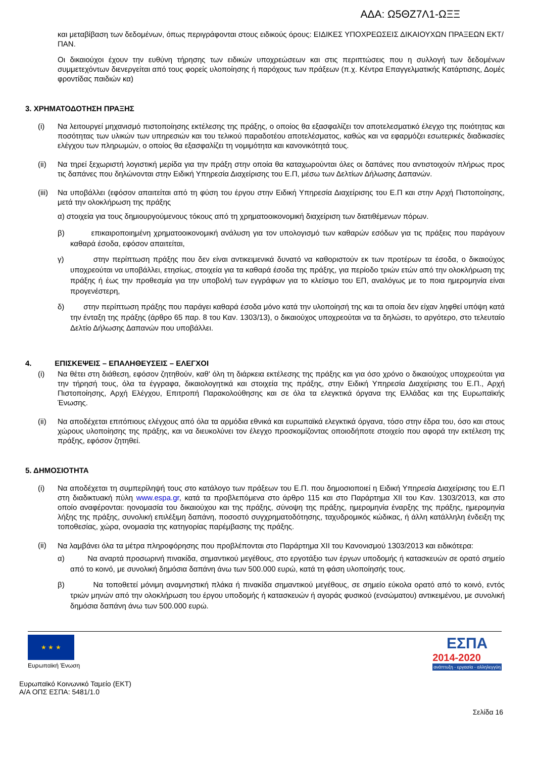ΑΔΑ: Ω5ΘΖ7Λ1-ΩΞΞ
και μεταβίβαση των δεδομένων, όπως περιγράφονται στους ειδικούς όρους: ΕΙΔΙΚΕΣ ΥΠΟΧΡΕΩΣΕΙΣ ΔΙΚΑΙΟΥΧΩΝ ΠΡΑΞΕΩΝ ΕΚΤ/ΠΑΝ.
Οι δικαιούχοι έχουν την ευθύνη τήρησης των ειδικών υποχρεώσεων και στις περιπτώσεις που η συλλογή των δεδομένων συμμετεχόντων διενεργείται από τους φορείς υλοποίησης ή παρόχους των πράξεων (π.χ. Κέντρα Επαγγελματικής Κατάρτισης, Δομές φροντίδας παιδιών κα)
3. ΧΡΗΜΑΤΟΔΟΤΗΣΗ ΠΡΑΞΗΣ
(i) Να λειτουργεί μηχανισμό πιστοποίησης εκτέλεσης της πράξης, ο οποίος θα εξασφαλίζει τον αποτελεσματικό έλεγχο της ποιότητας και ποσότητας των υλικών των υπηρεσιών και του τελικού παραδοτέου αποτελέσματος, καθώς και να εφαρμόζει εσωτερικές διαδικασίες ελέγχου των πληρωμών, ο οποίος θα εξασφαλίζει τη νομιμότητα και κανονικότητά τους.
(ii) Να τηρεί ξεχωριστή λογιστική μερίδα για την πράξη στην οποία θα καταχωρούνται όλες οι δαπάνες που αντιστοιχούν πλήρως προς τις δαπάνες που δηλώνονται στην Ειδική Υπηρεσία Διαχείρισης του Ε.Π, μέσω των Δελτίων Δήλωσης Δαπανών.
(iii) Να υποβάλλει (εφόσον απαιτείται από τη φύση του έργου στην Ειδική Υπηρεσία Διαχείρισης του Ε.Π και στην Αρχή Πιστοποίησης, μετά την ολοκλήρωση της πράξης
α) στοιχεία για τους δημιουργούμενους τόκους από τη χρηματοοικονομική διαχείριση των διατιθέμενων πόρων.
β) επικαιροποιημένη χρηματοοικονομική ανάλυση για τον υπολογισμό των καθαρών εσόδων για τις πράξεις που παράγουν καθαρά έσοδα, εφόσον απαιτείται,
γ) στην περίπτωση πράξης που δεν είναι αντικειμενικά δυνατό να καθοριστούν εκ των προτέρων τα έσοδα, ο δικαιούχος υποχρεούται να υποβάλλει, ετησίως, στοιχεία για τα καθαρά έσοδα της πράξης, για περίοδο τριών ετών από την ολοκλήρωση της πράξης ή έως την προθεσμία για την υποβολή των εγγράφων για το κλείσιμο του ΕΠ, αναλόγως με το ποια ημερομηνία είναι προγενέστερη,
δ) στην περίπτωση πράξης που παράγει καθαρά έσοδα μόνο κατά την υλοποίησή της και τα οποία δεν είχαν ληφθεί υπόψη κατά την ένταξη της πράξης (άρθρο 65 παρ. 8 του Καν. 1303/13), ο δικαιούχος υποχρεούται να τα δηλώσει, το αργότερο, στο τελευταίο Δελτίο Δήλωσης Δαπανών που υποβάλλει.
4. ΕΠΙΣΚΕΨΕΙΣ – ΕΠΑΛΗΘΕΥΣΕΙΣ – ΕΛΕΓΧΟΙ
(i) Να θέτει στη διάθεση, εφόσον ζητηθούν, καθ' όλη τη διάρκεια εκτέλεσης της πράξης και για όσο χρόνο ο δικαιούχος υποχρεούται για την τήρησή τους, όλα τα έγγραφα, δικαιολογητικά και στοιχεία της πράξης, στην Ειδική Υπηρεσία Διαχείρισης του Ε.Π., Αρχή Πιστοποίησης, Αρχή Ελέγχου, Επιτροπή Παρακολούθησης και σε όλα τα ελεγκτικά όργανα της Ελλάδας και της Ευρωπαϊκής Ένωσης.
(ii) Να αποδέχεται επιτόπιους ελέγχους από όλα τα αρμόδια εθνικά και ευρωπαϊκά ελεγκτικά όργανα, τόσο στην έδρα του, όσο και στους χώρους υλοποίησης της πράξης, και να διευκολύνει τον έλεγχο προσκομίζοντας οποιοδήποτε στοιχείο που αφορά την εκτέλεση της πράξης, εφόσον ζητηθεί.
5. ΔΗΜΟΣΙΟΤΗΤΑ
(i) Να αποδέχεται τη συμπερίληψή τους στο κατάλογο των πράξεων του Ε.Π. που δημοσιοποιεί η Ειδική Υπηρεσία Διαχείρισης του Ε.Π στη διαδικτυακή πύλη www.espa.gr, κατά τα προβλεπόμενα στο άρθρο 115 και στο Παράρτημα XII του Καν. 1303/2013, και στο οποίο αναφέρονται: ηονομασία του δικαιούχου και της πράξης, σύνοψη της πράξης, ημερομηνία έναρξης της πράξης, ημερομηνία λήξης της πράξης, συνολική επιλέξιμη δαπάνη, ποσοστό συγχρηματοδότησης, ταχυδρομικός κώδικας, ή άλλη κατάλληλη ένδειξη της τοποθεσίας, χώρα, ονομασία της κατηγορίας παρέμβασης της πράξης.
(ii) Να λαμβάνει όλα τα μέτρα πληροφόρησης που προβλέπονται στο Παράρτημα XII του Κανονισμού 1303/2013 και ειδικότερα:
α) Να αναρτά προσωρινή πινακίδα, σημαντικού μεγέθους, στο εργοτάξιο των έργων υποδομής ή κατασκευών σε ορατό σημείο από το κοινό, με συνολική δημόσια δαπάνη άνω των 500.000 ευρώ, κατά τη φάση υλοποίησής τους.
β) Να τοποθετεί μόνιμη αναμνηστική πλάκα ή πινακίδα σημαντικού μεγέθους, σε σημείο εύκολα ορατό από το κοινό, εντός τριών μηνών από την ολοκλήρωση του έργου υποδομής ή κατασκευών ή αγοράς φυσικού (ενσώματου) αντικειμένου, με συνολική δημόσια δαπάνη άνω των 500.000 ευρώ.
★ ★ ★
Ευρωπαϊκή Ένωση
ΕΣΠΑ
2014-2020
ανάπτυξη - εργασία - αλληλεγγύη
Ευρωπαϊκό Κοινωνικό Ταμείο (ΕΚΤ)
Α/Α ΟΠΣ ΕΣΠΑ: 5481/1.0
Σελίδα 16